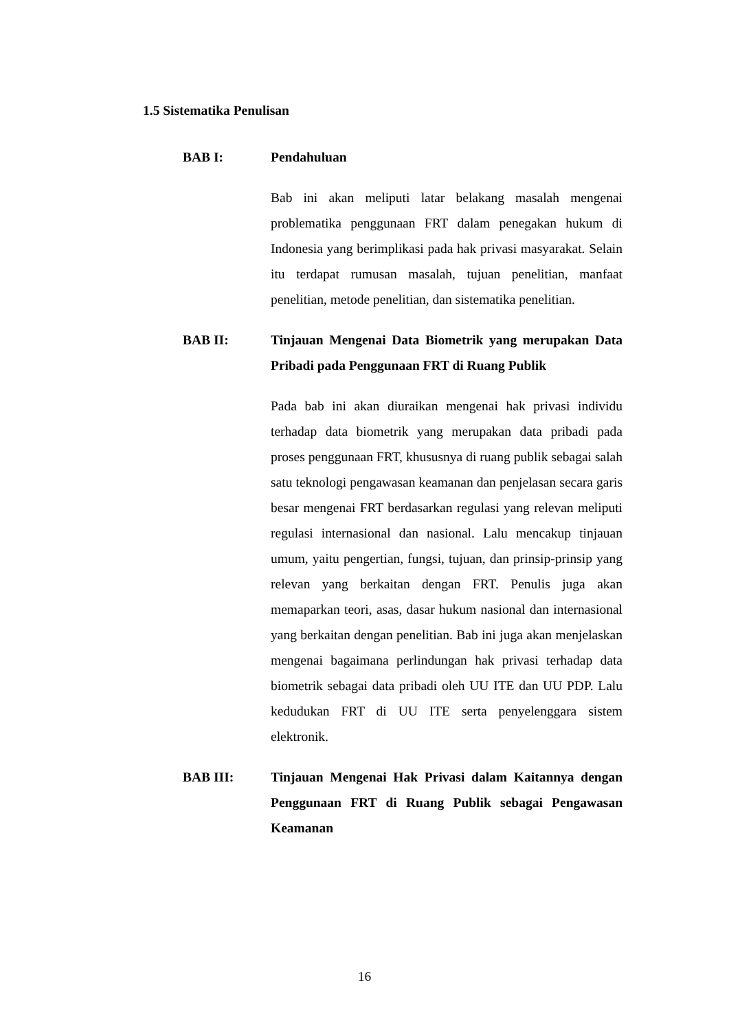1.5 Sistematika Penulisan
BAB I: Pendahuluan
Bab ini akan meliputi latar belakang masalah mengenai problematika penggunaan FRT dalam penegakan hukum di Indonesia yang berimplikasi pada hak privasi masyarakat. Selain itu terdapat rumusan masalah, tujuan penelitian, manfaat penelitian, metode penelitian, dan sistematika penelitian.
BAB II: Tinjauan Mengenai Data Biometrik yang merupakan Data Pribadi pada Penggunaan FRT di Ruang Publik
Pada bab ini akan diuraikan mengenai hak privasi individu terhadap data biometrik yang merupakan data pribadi pada proses penggunaan FRT, khususnya di ruang publik sebagai salah satu teknologi pengawasan keamanan dan penjelasan secara garis besar mengenai FRT berdasarkan regulasi yang relevan meliputi regulasi internasional dan nasional. Lalu mencakup tinjauan umum, yaitu pengertian, fungsi, tujuan, dan prinsip-prinsip yang relevan yang berkaitan dengan FRT. Penulis juga akan memaparkan teori, asas, dasar hukum nasional dan internasional yang berkaitan dengan penelitian. Bab ini juga akan menjelaskan mengenai bagaimana perlindungan hak privasi terhadap data biometrik sebagai data pribadi oleh UU ITE dan UU PDP. Lalu kedudukan FRT di UU ITE serta penyelenggara sistem elektronik.
BAB III: Tinjauan Mengenai Hak Privasi dalam Kaitannya dengan Penggunaan FRT di Ruang Publik sebagai Pengawasan Keamanan
16